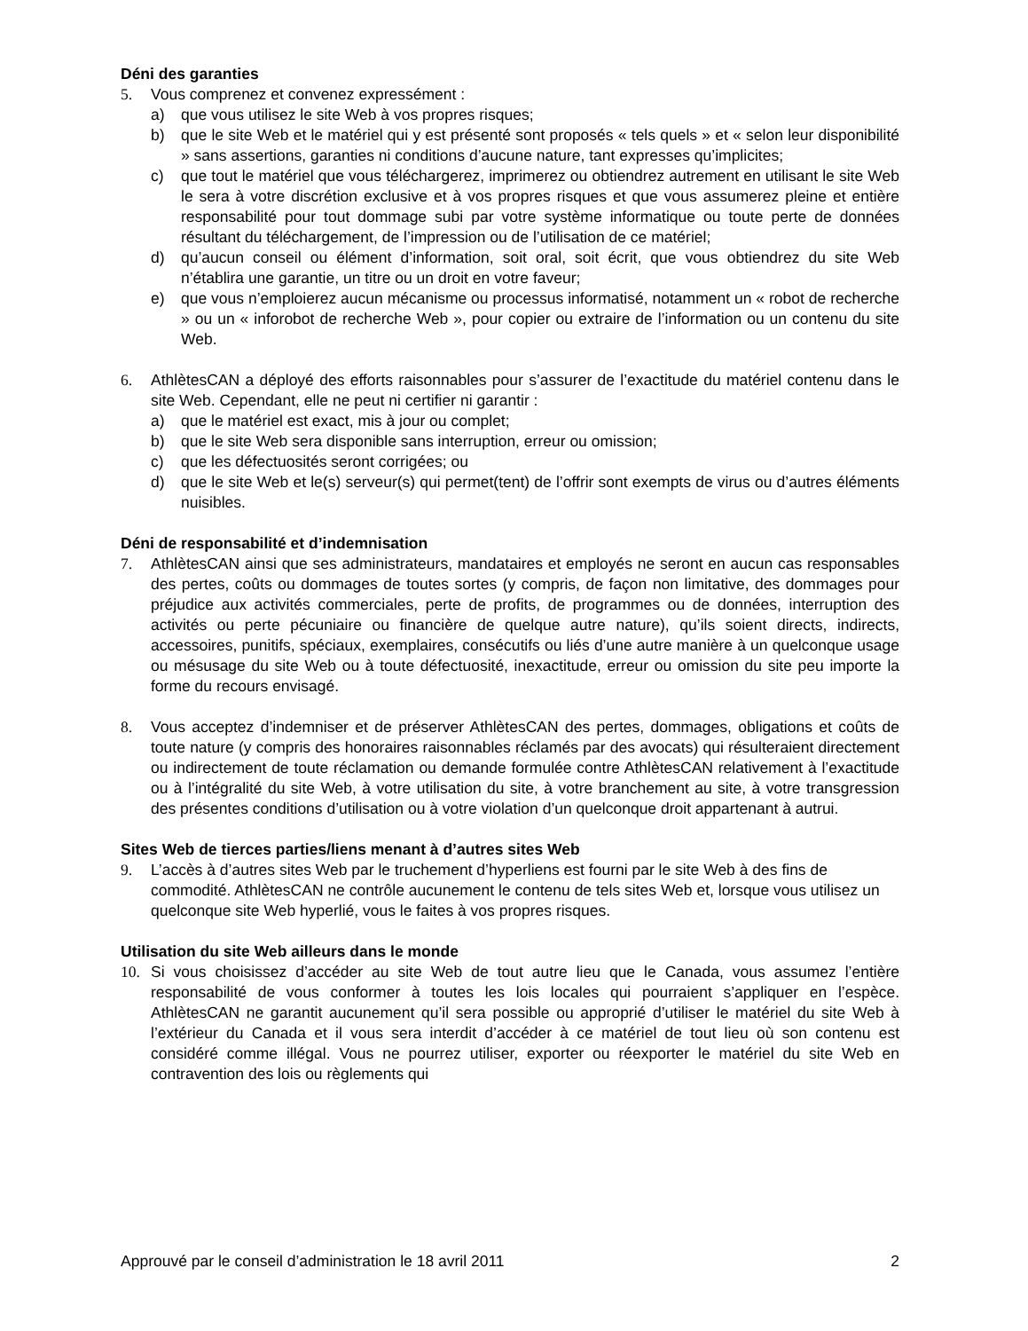Déni des garanties
5. Vous comprenez et convenez expressément :
a) que vous utilisez le site Web à vos propres risques;
b) que le site Web et le matériel qui y est présenté sont proposés « tels quels » et « selon leur disponibilité » sans assertions, garanties ni conditions d’aucune nature, tant expresses qu’implicites;
c) que tout le matériel que vous téléchargerez, imprimerez ou obtiendrez autrement en utilisant le site Web le sera à votre discrétion exclusive et à vos propres risques et que vous assumerez pleine et entière responsabilité pour tout dommage subi par votre système informatique ou toute perte de données résultant du téléchargement, de l’impression ou de l’utilisation de ce matériel;
d) qu’aucun conseil ou élément d’information, soit oral, soit écrit, que vous obtiendrez du site Web n’établira une garantie, un titre ou un droit en votre faveur;
e) que vous n’emploierez aucun mécanisme ou processus informatisé, notamment un « robot de recherche » ou un « inforobot de recherche Web », pour copier ou extraire de l’information ou un contenu du site Web.
6. AthlètesCAN a déployé des efforts raisonnables pour s’assurer de l’exactitude du matériel contenu dans le site Web. Cependant, elle ne peut ni certifier ni garantir :
a) que le matériel est exact, mis à jour ou complet;
b) que le site Web sera disponible sans interruption, erreur ou omission;
c) que les défectuosités seront corrigées; ou
d) que le site Web et le(s) serveur(s) qui permet(tent) de l’offrir sont exempts de virus ou d’autres éléments nuisibles.
Déni de responsabilité et d’indemnisation
7. AthlètesCAN ainsi que ses administrateurs, mandataires et employés ne seront en aucun cas responsables des pertes, coûts ou dommages de toutes sortes (y compris, de façon non limitative, des dommages pour préjudice aux activités commerciales, perte de profits, de programmes ou de données, interruption des activités ou perte pécuniaire ou financière de quelque autre nature), qu’ils soient directs, indirects, accessoires, punitifs, spéciaux, exemplaires, consécutifs ou liés d’une autre manière à un quelconque usage ou mésusage du site Web ou à toute défectuosité, inexactitude, erreur ou omission du site peu importe la forme du recours envisagé.
8. Vous acceptez d’indemniser et de préserver AthlètesCAN des pertes, dommages, obligations et coûts de toute nature (y compris des honoraires raisonnables réclamés par des avocats) qui résulteraient directement ou indirectement de toute réclamation ou demande formulée contre AthlètesCAN relativement à l’exactitude ou à l’intégralité du site Web, à votre utilisation du site, à votre branchement au site, à votre transgression des présentes conditions d’utilisation ou à votre violation d’un quelconque droit appartenant à autrui.
Sites Web de tierces parties/liens menant à d’autres sites Web
9. L’accès à d’autres sites Web par le truchement d’hyperliens est fourni par le site Web à des fins de commodité. AthlètesCAN ne contrôle aucunement le contenu de tels sites Web et, lorsque vous utilisez un quelconque site Web hyperlié, vous le faites à vos propres risques.
Utilisation du site Web ailleurs dans le monde
10. Si vous choisissez d’accéder au site Web de tout autre lieu que le Canada, vous assumez l’entière responsabilité de vous conformer à toutes les lois locales qui pourraient s’appliquer en l’espèce. AthlètesCAN ne garantit aucunement qu’il sera possible ou approprié d’utiliser le matériel du site Web à l’extérieur du Canada et il vous sera interdit d’accéder à ce matériel de tout lieu où son contenu est considéré comme illégal. Vous ne pourrez utiliser, exporter ou réexporter le matériel du site Web en contravention des lois ou règlements qui
Approuvé par le conseil d’administration le 18 avril 2011 2